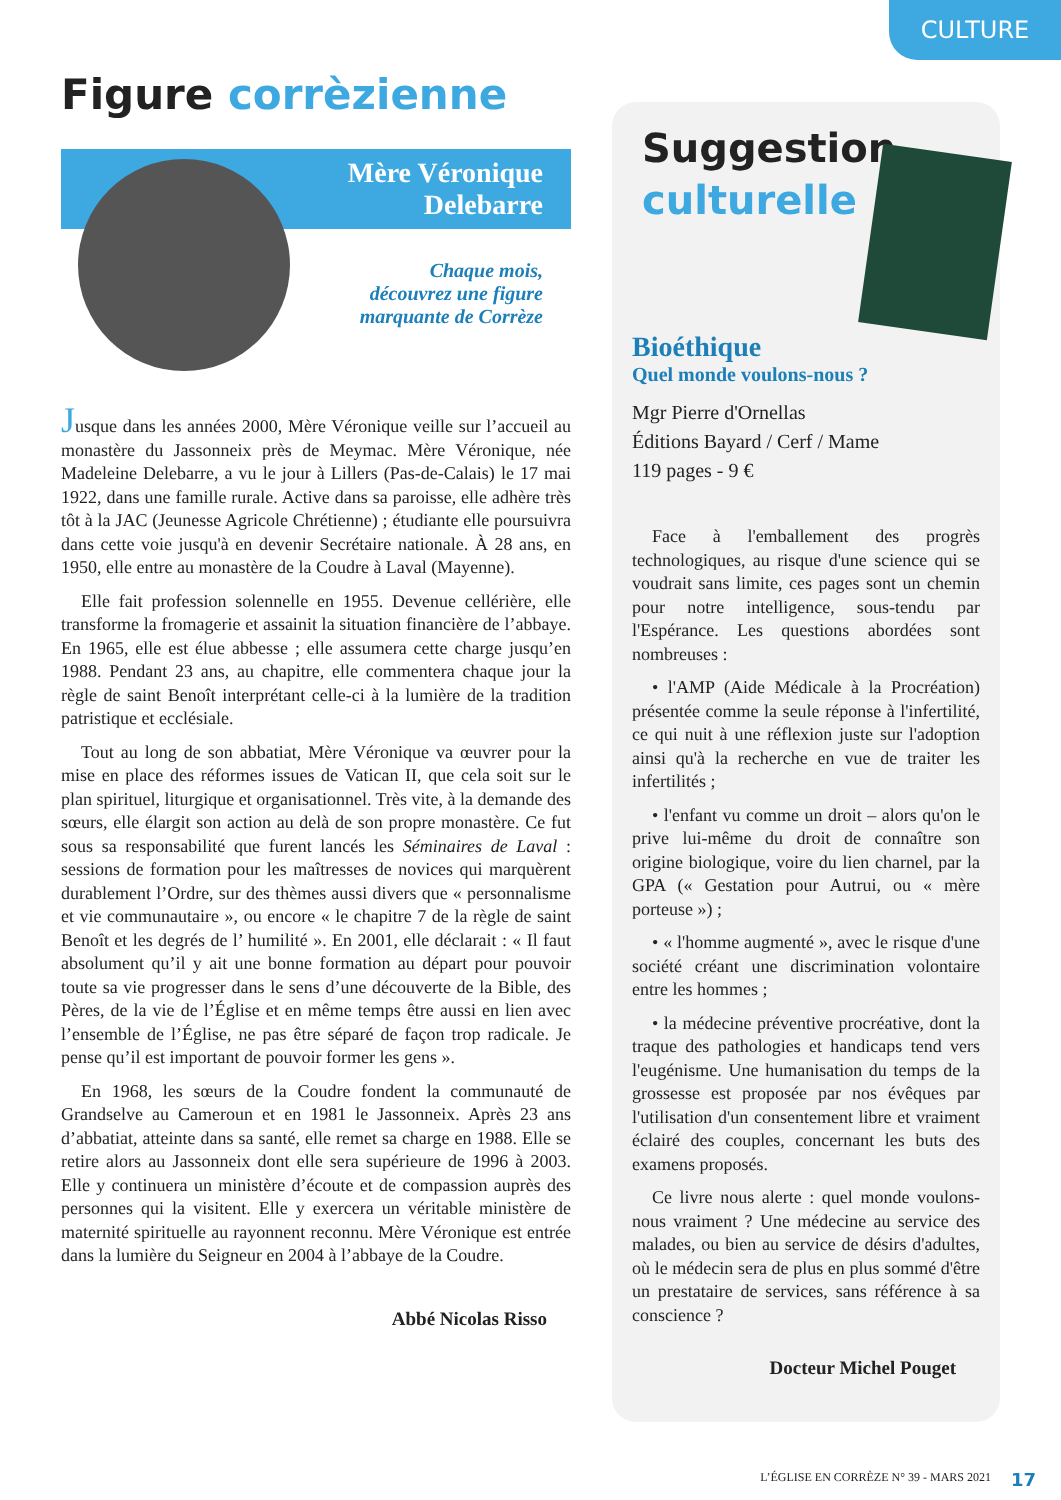CULTURE
Figure corrèzienne
Mère Véronique
Delebarre
Chaque mois,
découvrez une figure
marquante de Corrèze
Jusque dans les années 2000, Mère Véronique veille sur l’accueil au monastère du Jassonneix près de Meymac. Mère Véronique, née Madeleine Delebarre, a vu le jour à Lillers (Pas-de-Calais) le 17 mai 1922, dans une famille rurale. Active dans sa paroisse, elle adhère très tôt à la JAC (Jeunesse Agricole Chrétienne) ; étudiante elle poursuivra dans cette voie jusqu'à en devenir Secrétaire nationale. À 28 ans, en 1950, elle entre au monastère de la Coudre à Laval (Mayenne).
Elle fait profession solennelle en 1955. Devenue cellérière, elle transforme la fromagerie et assainit la situation financière de l’abbaye. En 1965, elle est élue abbesse ; elle assumera cette charge jusqu’en 1988. Pendant 23 ans, au chapitre, elle commentera chaque jour la règle de saint Benoît interprétant celle-ci à la lumière de la tradition patristique et ecclésiale.
Tout au long de son abbatiat, Mère Véronique va œuvrer pour la mise en place des réformes issues de Vatican II, que cela soit sur le plan spirituel, liturgique et organisationnel. Très vite, à la demande des sœurs, elle élargit son action au delà de son propre monastère. Ce fut sous sa responsabilité que furent lancés les Séminaires de Laval : sessions de formation pour les maîtresses de novices qui marquèrent durablement l’Ordre, sur des thèmes aussi divers que « personnalisme et vie communautaire », ou encore « le chapitre 7 de la règle de saint Benoît et les degrés de l’ humilité ». En 2001, elle déclarait : « Il faut absolument qu’il y ait une bonne formation au départ pour pouvoir toute sa vie progresser dans le sens d’une découverte de la Bible, des Pères, de la vie de l’Église et en même temps être aussi en lien avec l’ensemble de l’Église, ne pas être séparé de façon trop radicale. Je pense qu’il est important de pouvoir former les gens ».
En 1968, les sœurs de la Coudre fondent la communauté de Grandselve au Cameroun et en 1981 le Jassonneix. Après 23 ans d’abbatiat, atteinte dans sa santé, elle remet sa charge en 1988. Elle se retire alors au Jassonneix dont elle sera supérieure de 1996 à 2003. Elle y continuera un ministère d’écoute et de compassion auprès des personnes qui la visitent. Elle y exercera un véritable ministère de maternité spirituelle au rayonnent reconnu. Mère Véronique est entrée dans la lumière du Seigneur en 2004 à l’abbaye de la Coudre.
Abbé Nicolas Risso
Suggestion
culturelle
Bioéthique
Quel monde voulons-nous ?
Mgr Pierre d'Ornellas
Éditions Bayard / Cerf / Mame
119 pages - 9 €
Face à l'emballement des progrès technologiques, au risque d'une science qui se voudrait sans limite, ces pages sont un chemin pour notre intelligence, sous-tendu par l'Espérance. Les questions abordées sont nombreuses :
• l'AMP (Aide Médicale à la Procréation) présentée comme la seule réponse à l'infertilité, ce qui nuit à une réflexion juste sur l'adoption ainsi qu'à la recherche en vue de traiter les infertilités ;
• l'enfant vu comme un droit – alors qu'on le prive lui-même du droit de connaître son origine biologique, voire du lien charnel, par la GPA (« Gestation pour Autrui, ou « mère porteuse ») ;
• « l'homme augmenté », avec le risque d'une société créant une discrimination volontaire entre les hommes ;
• la médecine préventive procréative, dont la traque des pathologies et handicaps tend vers l'eugénisme. Une humanisation du temps de la grossesse est proposée par nos évêques par l'utilisation d'un consentement libre et vraiment éclairé des couples, concernant les buts des examens proposés.
Ce livre nous alerte : quel monde voulons-nous vraiment ? Une médecine au service des malades, ou bien au service de désirs d'adultes, où le médecin sera de plus en plus sommé d'être un prestataire de services, sans référence à sa conscience ?
Docteur Michel Pouget
L’ÉGLISE EN CORRÈZE N° 39 - MARS 2021
17